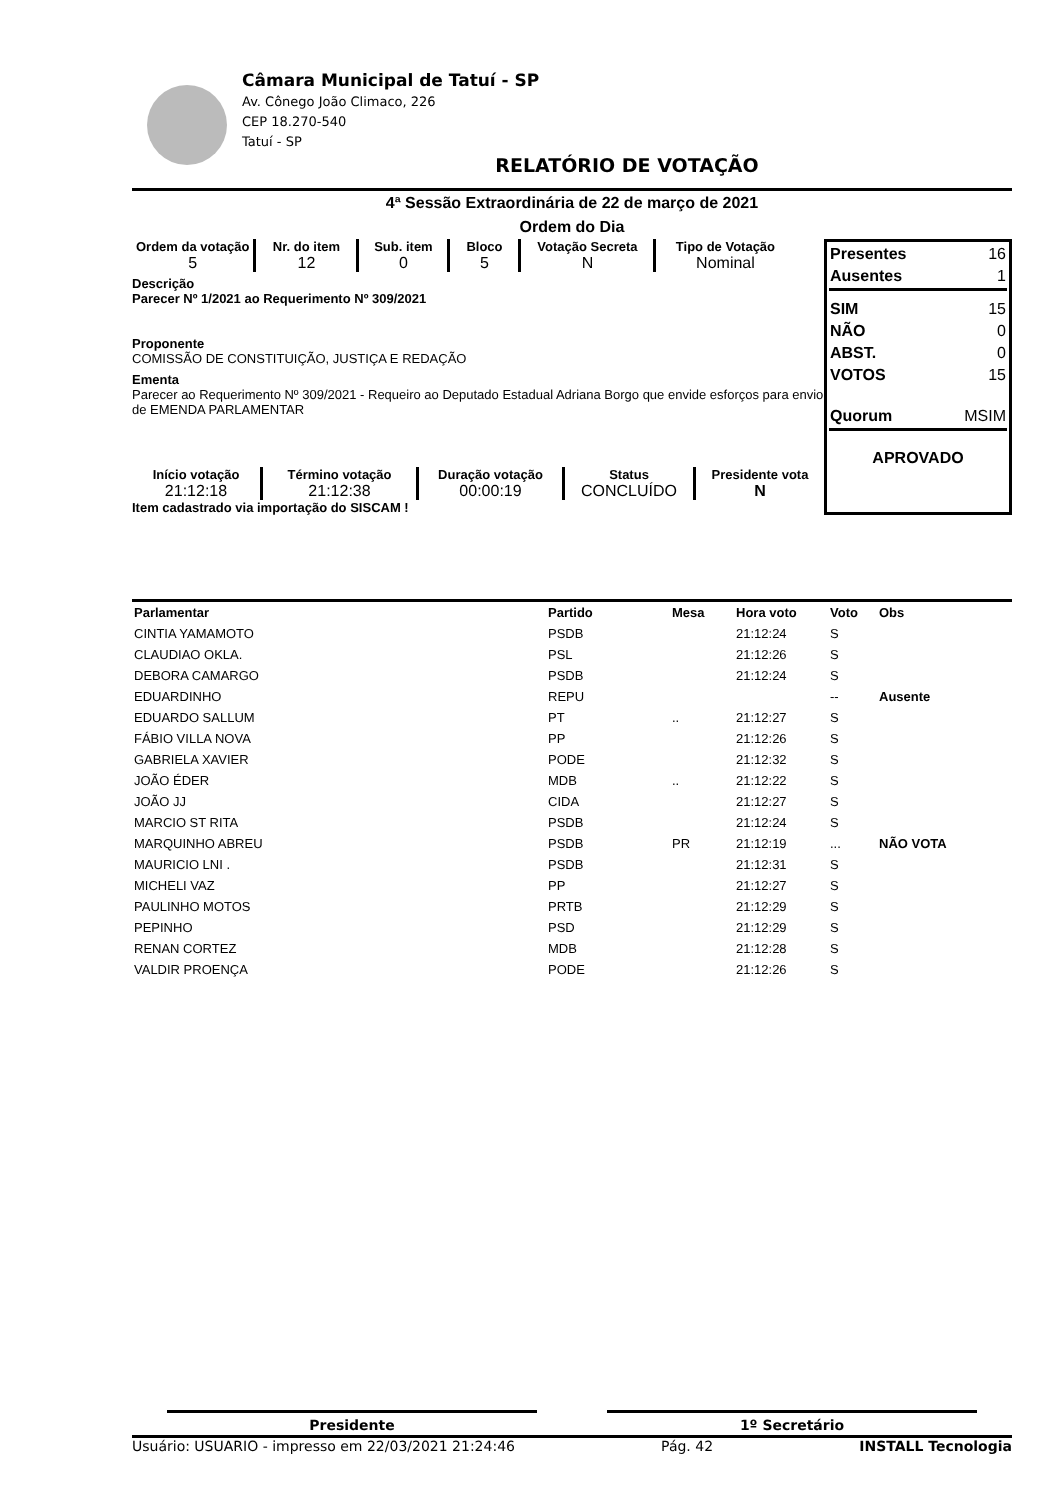Câmara Municipal de Tatuí - SP
Av. Cônego João Climaco, 226
CEP 18.270-540
Tatuí - SP
RELATÓRIO DE VOTAÇÃO
4ª Sessão Extraordinária de 22 de março de 2021
Ordem do Dia
Ordem da votação
5
Nr. do item
12
Sub. item
0
Bloco
5
Votação Secreta
N
Tipo de Votação
Nominal
Descrição
Parecer Nº 1/2021 ao Requerimento Nº 309/2021
Proponente
COMISSÃO DE CONSTITUIÇÃO, JUSTIÇA E REDAÇÃO
Ementa
Parecer ao Requerimento Nº 309/2021 - Requeiro ao Deputado Estadual Adriana Borgo que envide esforços para envio de EMENDA PARLAMENTAR
Início votação
21:12:18
Término votação
21:12:38
Duração votação
00:00:19
Status
CONCLUÍDO
Presidente vota
N
Item cadastrado via importação do SISCAM !
| Presentes | 16 |
| Ausentes | 1 |
| SIM | 15 |
| NÃO | 0 |
| ABST. | 0 |
| VOTOS | 15 |
| Quorum | MSIM |
| APROVADO | |
| Parlamentar | Partido | Mesa | Hora voto | Voto | Obs |
| --- | --- | --- | --- | --- | --- |
| CINTIA YAMAMOTO | PSDB | | 21:12:24 | S | |
| CLAUDIAO OKLA. | PSL | | 21:12:26 | S | |
| DEBORA CAMARGO | PSDB | | 21:12:24 | S | |
| EDUARDINHO | REPU | | | -- | Ausente |
| EDUARDO SALLUM | PT | .. | 21:12:27 | S | |
| FÁBIO VILLA NOVA | PP | | 21:12:26 | S | |
| GABRIELA XAVIER | PODE | | 21:12:32 | S | |
| JOÃO ÉDER | MDB | .. | 21:12:22 | S | |
| JOÃO JJ | CIDA | | 21:12:27 | S | |
| MARCIO ST RITA | PSDB | | 21:12:24 | S | |
| MARQUINHO ABREU | PSDB | PR | 21:12:19 | ... | NÃO VOTA |
| MAURICIO LNI . | PSDB | | 21:12:31 | S | |
| MICHELI VAZ | PP | | 21:12:27 | S | |
| PAULINHO MOTOS | PRTB | | 21:12:29 | S | |
| PEPINHO | PSD | | 21:12:29 | S | |
| RENAN CORTEZ | MDB | | 21:12:28 | S | |
| VALDIR PROENÇA | PODE | | 21:12:26 | S | |
Presidente 1º Secretário
Usuário: USUARIO - impresso em 22/03/2021 21:24:46 Pág. 42 INSTALL Tecnologia